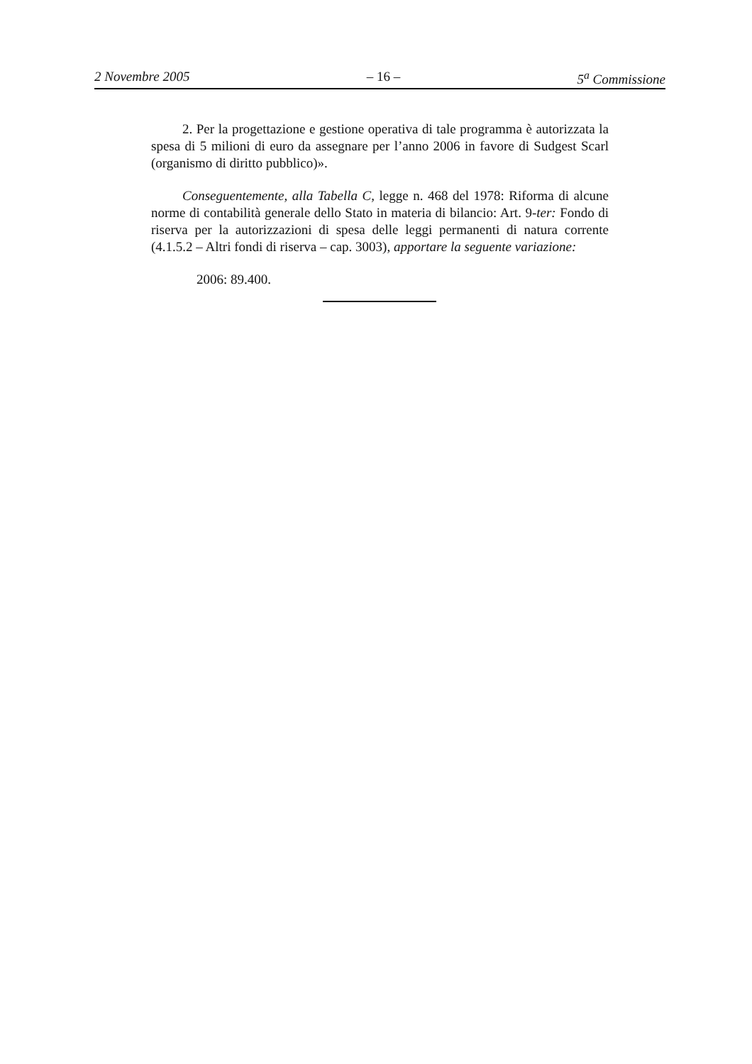2 Novembre 2005 – 16 – 5<sup>a</sup> Commissione
2. Per la progettazione e gestione operativa di tale programma è autorizzata la spesa di 5 milioni di euro da assegnare per l’anno 2006 in favore di Sudgest Scarl (organismo di diritto pubblico)».
Conseguentemente, alla Tabella C, legge n. 468 del 1978: Riforma di alcune norme di contabilità generale dello Stato in materia di bilancio: Art. 9-ter: Fondo di riserva per la autorizzazioni di spesa delle leggi permanenti di natura corrente (4.1.5.2 – Altri fondi di riserva – cap. 3003), apportare la seguente variazione:
2006: 89.400.